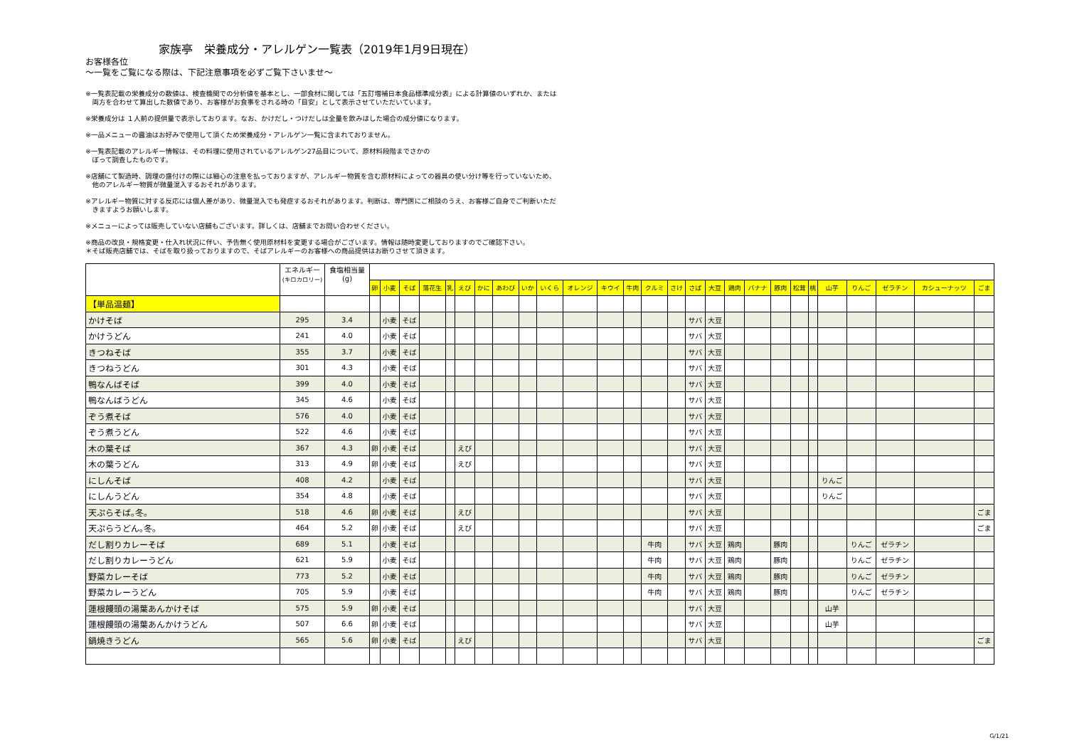家族亭　栄養成分・アレルゲン一覧表（2019年1月9日現在）
お客様各位
～一覧をご覧になる際は、下記注意事項を必ずご覧下さいませ～
※一覧表記載の栄養成分の数値は、検査機関での分析値を基本とし、一部食材に関しては「五訂増補日本食品標準成分表」による計算値のいずれか、または
　両方を合わせて算出した数値であり、お客様がお食事をされる時の「目安」として表示させていただいています。
※栄養成分は １人前の提供量で表示しております。なお、かけだし・つけだしは全量を飲みほした場合の成分値になります。
※一品メニューの醤油はお好みで使用して頂くため栄養成分・アレルゲン一覧に含まれておりません。
※一覧表記載のアレルギー情報は、その料理に使用されているアレルゲン27品目について、原材料段階までさかの
　ぼって調査したものです。
※店舗にて製造時、調理の盛付けの際には細心の注意を払っておりますが、アレルギー物質を含む原材料によっての器具の使い分け等を行っていないため、
　他のアレルギー物質が微量混入するおそれがあります。
※アレルギー物質に対する反応には個人差があり、微量混入でも発症するおそれがあります。判断は、専門医にご相談のうえ、お客様ご自身でご判断いただ
　きますようお願いします。
※メニューによっては販売していない店舗もございます。詳しくは、店舗までお問い合わせください。
※商品の改良・規格変更・仕入れ状況に伴い、予告無く使用原材料を変更する場合がございます。情報は随時変更しておりますのでご確認下さい。
＊そば販売店舗では、そばを取り扱っておりますので、そばアレルギーのお客様への商品提供はお断りさせて頂きます。
| | エネルギー (キロカロリー) | 食塩相当量 (g) | | | | | | | | | | | | | | | | | | | | | | | | | | | |
| --- | --- | --- | --- | --- | --- | --- | --- | --- | --- | --- | --- | --- | --- | --- | --- | --- | --- | --- | --- | --- | --- | --- | --- | --- | --- | --- | --- | --- | --- |
| | | | 卵 | 小麦 | そば | 落花生 | 乳 | えび | かに | あわび | いか | いくら | オレンジ | キウイ | 牛肉 | クルミ | さけ | さば | 大豆 | 鶏肉 | バナナ | 豚肉 | 松茸 | 桃 | 山芋 | りんご | ゼラチン | カシューナッツ | ごま |
| 【単品温麺】 | | | | | | | | | | | | | | | | | | | | | | | | | | | | | |
| かけそば | 295 | 3.4 | | 小麦 | そば | | | | | | | | | | | | | サバ | 大豆 | | | | | | | | | | |
| かけうどん | 241 | 4.0 | | 小麦 | そば | | | | | | | | | | | | | サバ | 大豆 | | | | | | | | | | |
| きつねそば | 355 | 3.7 | | 小麦 | そば | | | | | | | | | | | | | サバ | 大豆 | | | | | | | | | | |
| きつねうどん | 301 | 4.3 | | 小麦 | そば | | | | | | | | | | | | | サバ | 大豆 | | | | | | | | | | |
| 鴨なんばそば | 399 | 4.0 | | 小麦 | そば | | | | | | | | | | | | | サバ | 大豆 | | | | | | | | | | |
| 鴨なんばうどん | 345 | 4.6 | | 小麦 | そば | | | | | | | | | | | | | サバ | 大豆 | | | | | | | | | | |
| ぞう煮そば | 576 | 4.0 | | 小麦 | そば | | | | | | | | | | | | | サバ | 大豆 | | | | | | | | | | |
| ぞう煮うどん | 522 | 4.6 | | 小麦 | そば | | | | | | | | | | | | | サバ | 大豆 | | | | | | | | | | |
| 木の葉そば | 367 | 4.3 | 卵 | 小麦 | そば | | | えび | | | | | | | | | | サバ | 大豆 | | | | | | | | | | |
| 木の葉うどん | 313 | 4.9 | 卵 | 小麦 | そば | | | えび | | | | | | | | | | サバ | 大豆 | | | | | | | | | | |
| にしんそば | 408 | 4.2 | | 小麦 | そば | | | | | | | | | | | | | サバ | 大豆 | | | | | | りんご | | | | |
| にしんうどん | 354 | 4.8 | | 小麦 | そば | | | | | | | | | | | | | サバ | 大豆 | | | | | | りんご | | | | |
| 天ぷらそば｡冬｡ | 518 | 4.6 | 卵 | 小麦 | そば | | | えび | | | | | | | | | | サバ | 大豆 | | | | | | | | | | ごま |
| 天ぷらうどん｡冬｡ | 464 | 5.2 | 卵 | 小麦 | そば | | | えび | | | | | | | | | | サバ | 大豆 | | | | | | | | | | ごま |
| だし割りカレーそば | 689 | 5.1 | | 小麦 | そば | | | | | | | | | | | 牛肉 | | サバ | 大豆 | 鶏肉 | | 豚肉 | | | | りんご | ゼラチン | | |
| だし割りカレーうどん | 621 | 5.9 | | 小麦 | そば | | | | | | | | | | | 牛肉 | | サバ | 大豆 | 鶏肉 | | 豚肉 | | | | りんご | ゼラチン | | |
| 野菜カレーそば | 773 | 5.2 | | 小麦 | そば | | | | | | | | | | | 牛肉 | | サバ | 大豆 | 鶏肉 | | 豚肉 | | | | りんご | ゼラチン | | |
| 野菜カレーうどん | 705 | 5.9 | | 小麦 | そば | | | | | | | | | | | 牛肉 | | サバ | 大豆 | 鶏肉 | | 豚肉 | | | | りんご | ゼラチン | | |
| 蓮根饅頭の湯葉あんかけそば | 575 | 5.9 | 卵 | 小麦 | そば | | | | | | | | | | | | | サバ | 大豆 | | | | | | 山芋 | | | | |
| 蓮根饅頭の湯葉あんかけうどん | 507 | 6.6 | 卵 | 小麦 | そば | | | | | | | | | | | | | サバ | 大豆 | | | | | | 山芋 | | | | |
| 鍋焼きうどん | 565 | 5.6 | 卵 | 小麦 | そば | | | えび | | | | | | | | | | サバ | 大豆 | | | | | | | | | | ごま |
G/1/21